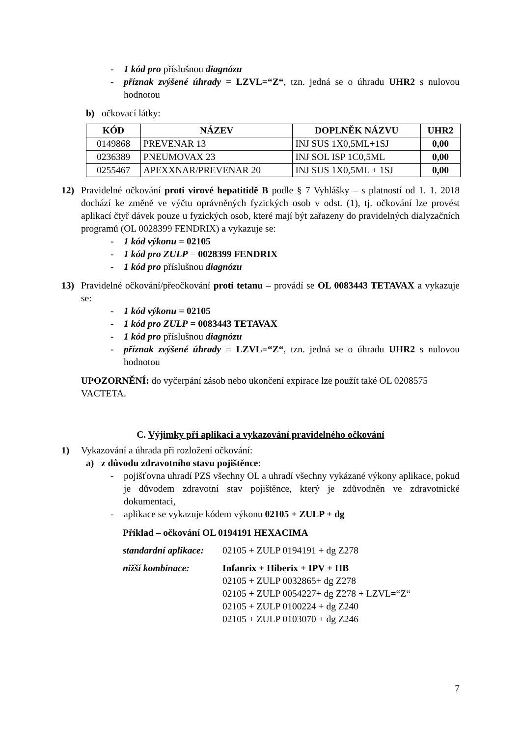- 1 kód pro příslušnou diagnózu
- příznak zvýšené úhrady = LZVL=“Z“, tzn. jedná se o úhradu UHR2 s nulovou hodnotou
b) očkovací látky:
| KÓD | NÁZEV | DOPLNĚK NÁZVU | UHR2 |
| --- | --- | --- | --- |
| 0149868 | PREVENAR 13 | INJ SUS 1X0,5ML+1SJ | 0,00 |
| 0236389 | PNEUMOVAX 23 | INJ SOL ISP 1C0,5ML | 0,00 |
| 0255467 | APEXXNAR/PREVENAR 20 | INJ SUS 1X0,5ML + 1SJ | 0,00 |
12) Pravidelné očkování proti virové hepatitidě B podle § 7 Vyhlášky – s platností od 1. 1. 2018 dochází ke změně ve výčtu oprávněných fyzických osob v odst. (1), tj. očkování lze provést aplikací čtyř dávek pouze u fyzických osob, které mají být zařazeny do pravidelných dialyzačních programů (OL 0028399 FENDRIX) a vykazuje se:
- 1 kód výkonu = 02105
- 1 kód pro ZULP = 0028399 FENDRIX
- 1 kód pro příslušnou diagnózu
13) Pravidelné očkování/přeočkování proti tetanu – provádí se OL 0083443 TETAVAX a vykazuje se:
- 1 kód výkonu = 02105
- 1 kód pro ZULP = 0083443 TETAVAX
- 1 kód pro příslušnou diagnózu
- příznak zvýšené úhrady = LZVL=“Z“, tzn. jedná se o úhradu UHR2 s nulovou hodnotou
UPOZORNĚNÍ: do vyčerpání zásob nebo ukončení expirace lze použít také OL 0208575 VACTETA.
C. Výjimky při aplikaci a vykazování pravidelného očkování
1) Vykazování a úhrada při rozložení očkování:
a) z důvodu zdravotního stavu pojištěnce:
- pojišťovna uhradí PZS všechny OL a uhradí všechny vykázané výkony aplikace, pokud je důvodem zdravotní stav pojištěnce, který je zdůvodněn ve zdravotnické dokumentaci,
- aplikace se vykazuje kódem výkonu 02105 + ZULP + dg
Příklad – očkování OL 0194191 HEXACIMA
standardní aplikace: 02105 + ZULP 0194191 + dg Z278 nižší kombinace: Infanrix + Hiberix + IPV + HB
02105 + ZULP 0032865+ dg Z278
02105 + ZULP 0054227+ dg Z278 + LZVL=“Z“
02105 + ZULP 0100224 + dg Z240
02105 + ZULP 0103070 + dg Z246
7